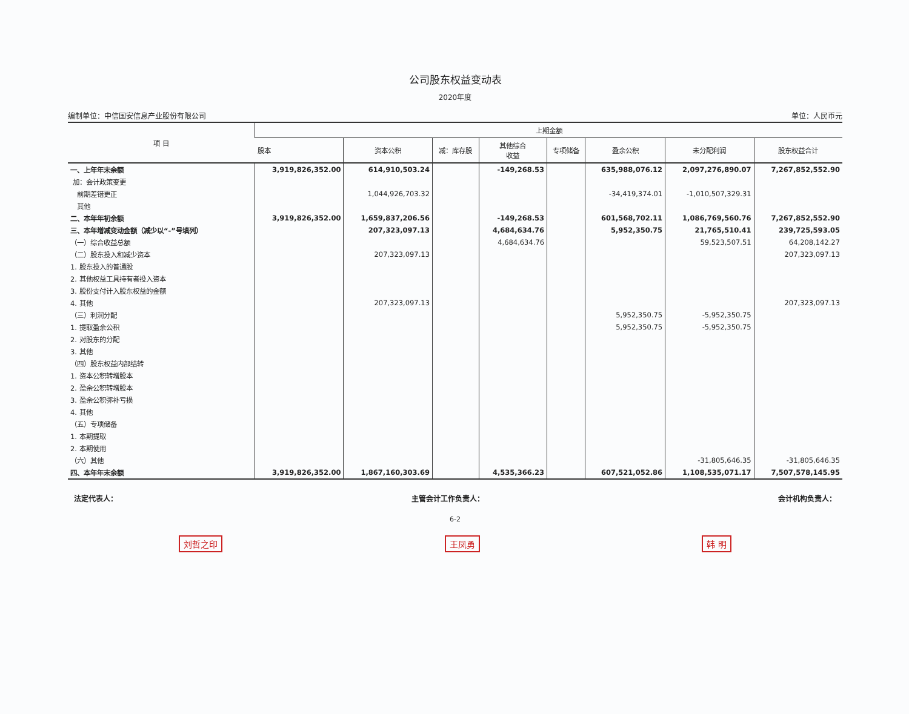公司股东权益变动表
2020年度
编制单位：中信国安信息产业股份有限公司 单位：人民币元
| 项 目 | 上期金额 | | | | | | | |
| --- | --- | --- | --- | --- | --- | --- | --- | --- |
| | 股本 | 资本公积 | 减：库存股 | 其他综合 收益 | 专项储备 | 盈余公积 | 未分配利润 | 股东权益合计 |
| 一、上年年末余额 | 3,919,826,352.00 | 614,910,503.24 | | -149,268.53 | | 635,988,076.12 | 2,097,276,890.07 | 7,267,852,552.90 |
| 加：会计政策变更 | | | | | | | | |
| 前期差错更正 | | 1,044,926,703.32 | | | | -34,419,374.01 | -1,010,507,329.31 | |
| 其他 | | | | | | | | |
| 二、本年年初余额 | 3,919,826,352.00 | 1,659,837,206.56 | | -149,268.53 | | 601,568,702.11 | 1,086,769,560.76 | 7,267,852,552.90 |
| 三、本年增减变动金额（减少以“-”号填列） | | 207,323,097.13 | | 4,684,634.76 | | 5,952,350.75 | 21,765,510.41 | 239,725,593.05 |
| （一）综合收益总额 | | | | 4,684,634.76 | | | 59,523,507.51 | 64,208,142.27 |
| （二）股东投入和减少资本 | | 207,323,097.13 | | | | | | 207,323,097.13 |
| 1. 股东投入的普通股 | | | | | | | | |
| 2. 其他权益工具持有者投入资本 | | | | | | | | |
| 3. 股份支付计入股东权益的金额 | | | | | | | | |
| 4. 其他 | | 207,323,097.13 | | | | | | 207,323,097.13 |
| （三）利润分配 | | | | | | 5,952,350.75 | -5,952,350.75 | |
| 1. 提取盈余公积 | | | | | | 5,952,350.75 | -5,952,350.75 | |
| 2. 对股东的分配 | | | | | | | | |
| 3. 其他 | | | | | | | | |
| （四）股东权益内部结转 | | | | | | | | |
| 1. 资本公积转增股本 | | | | | | | | |
| 2. 盈余公积转增股本 | | | | | | | | |
| 3. 盈余公积弥补亏损 | | | | | | | | |
| 4. 其他 | | | | | | | | |
| （五）专项储备 | | | | | | | | |
| 1. 本期提取 | | | | | | | | |
| 2. 本期使用 | | | | | | | | |
| （六）其他 | | | | | | | -31,805,646.35 | -31,805,646.35 |
| 四、本年年末余额 | 3,919,826,352.00 | 1,867,160,303.69 | | 4,535,366.23 | | 607,521,052.86 | 1,108,535,071.17 | 7,507,578,145.95 |
法定代表人： 主管会计工作负责人： 会计机构负责人：
6-2
刘哲之印 王凤勇 韩 明